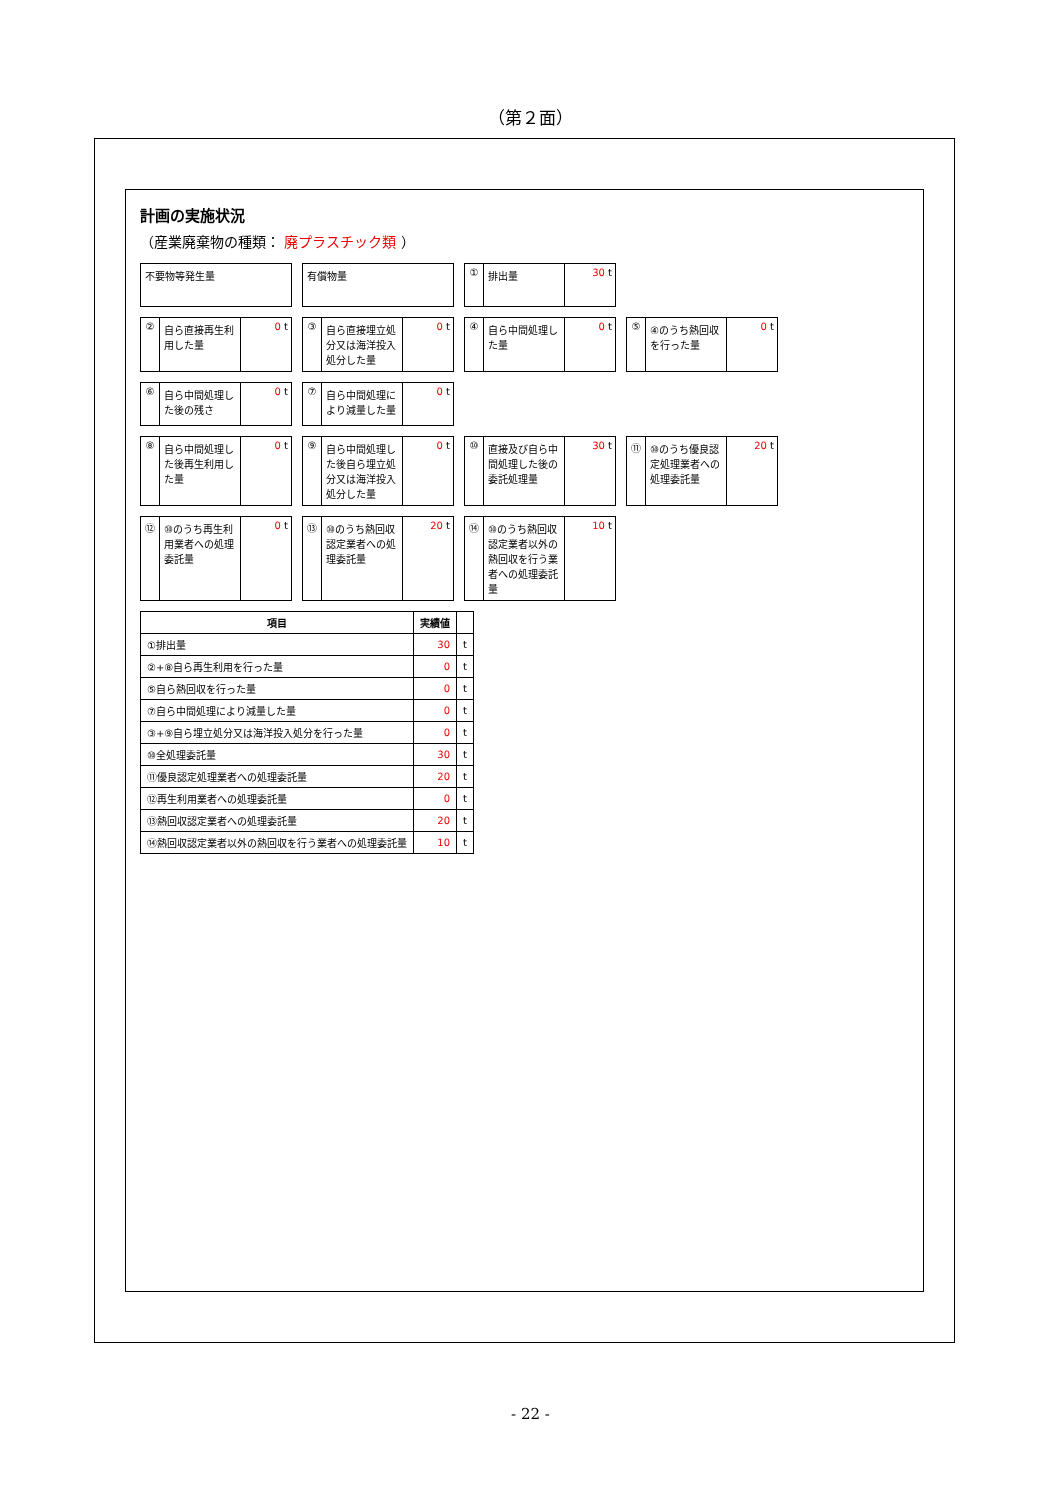（第２面）
計画の実施状況
（産業廃棄物の種類： 廃プラスチック類 ）
不要物等発生量
有償物量
① 排出量 30 t
② 自ら直接再生利用した量 0 t
③ 自ら直接埋立処分又は海洋投入処分した量
0 t
④ 自ら中間処理した量 0 t
⑤ ④のうち熱回収を行った量 0 t
⑥ 自ら中間処理した後の残さ 0 t
⑦ 自ら中間処理により減量した量 0 t
⑧ 自ら中間処理した後再生利用した量 0 t
⑨ 自ら中間処理した後自ら埋立処分又は海洋投入処分した量
0 t
⑩ 直接及び自ら中間処理した後の委託処理量
30 t
⑪ ⑩のうち優良認定処理業者への処理委託量
20 t
⑫ ⑩のうち再生利用業者への処理委託量 0 t
⑬ ⑩のうち熱回収認定業者への処理委託量 20 t
⑭ ⑩のうち熱回収認定業者以外の熱回収を行う業者への処理委託量
10 t
| 項目 | 実績値 | |
| --- | --- | --- |
| ①排出量 | 30 | t |
| ②+⑧自ら再生利用を行った量 | 0 | t |
| ⑤自ら熱回収を行った量 | 0 | t |
| ⑦自ら中間処理により減量した量 | 0 | t |
| ③+⑨自ら埋立処分又は海洋投入処分を行った量 | 0 | t |
| ⑩全処理委託量 | 30 | t |
| ⑪優良認定処理業者への処理委託量 | 20 | t |
| ⑫再生利用業者への処理委託量 | 0 | t |
| ⑬熱回収認定業者への処理委託量 | 20 | t |
| ⑭熱回収認定業者以外の熱回収を行う業者への処理委託量 | 10 | t |
- 22 -